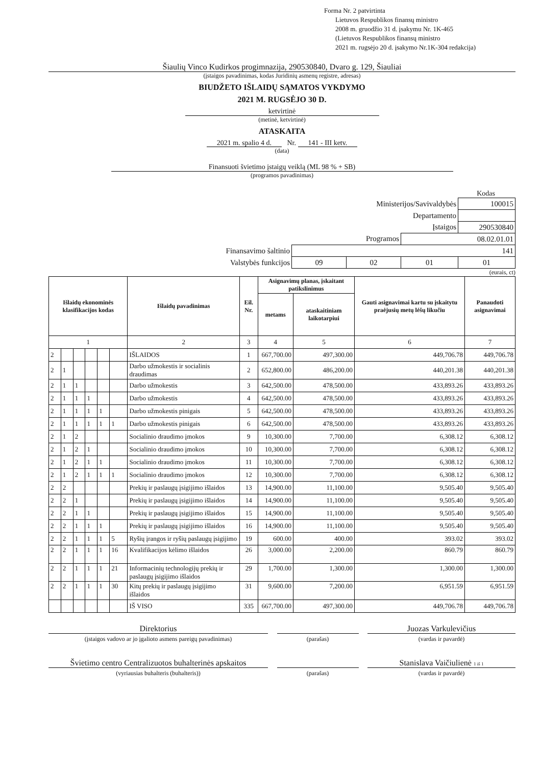Forma Nr. 2 patvirtinta
Lietuvos Respublikos finansų ministro
2008 m. gruodžio 31 d. įsakymu Nr. 1K-465
(Lietuvos Respublikos finansų ministro
2021 m. rugsėjo 20 d. įsakymo Nr.1K-304 redakcija)
Šiaulių Vinco Kudirkos progimnazija, 290530840, Dvaro g. 129, Šiauliai
(įstaigos pavadinimas, kodas Juridinių asmenų registre, adresas)
BIUDŽETO IŠLAIDŲ SĄMATOS VYKDYMO
2021 M. RUGSĖJO 30 D.
ketvirtinė
(metinė, ketvirtinė)
ATASKAITA
2021 m. spalio 4 d. Nr. 141 - III ketv.
(data)
Finansuoti švietimo įstaigų veiklą (ML 98 % + SB)
(programos pavadinimas)
Kodas
| Ministerijos/Savivaldybės | | | | 100015 |
| Departamento | | | | |
| Įstaigos | | | | 290530840 |
| Programos | | | 08.02.01.01 | |
| Finansavimo šaltinio | 141 | | | |
| Valstybės funkcijos | 09 | 02 | 01 | 01 |
(eurais, ct)
| Išlaidų ekonominės klasifikacijos kodas | | | | | | Išlaidų pavadinimas | Eil. Nr. | Asignavimų planas, įskaitant patikslinimus | | Gauti asignavimai kartu su įskaitytu praėjusių metų lėšų likučiu | Panaudoti asignavimai |
| --- | --- | --- | --- | --- | --- | --- | --- | --- | --- | --- | --- |
| | | | | | | | | metams | ataskaitiniam laikotarpiui | | |
| 1 | | | | | | 2 | 3 | 4 | 5 | 6 | 7 |
| 2 | | | | | | IŠLAIDOS | 1 | 667,700.00 | 497,300.00 | 449,706.78 | 449,706.78 |
| 2 | 1 | | | | | Darbo užmokestis ir socialinis draudimas | 2 | 652,800.00 | 486,200.00 | 440,201.38 | 440,201.38 |
| 2 | 1 | 1 | | | | Darbo užmokestis | 3 | 642,500.00 | 478,500.00 | 433,893.26 | 433,893.26 |
| 2 | 1 | 1 | 1 | | | Darbo užmokestis | 4 | 642,500.00 | 478,500.00 | 433,893.26 | 433,893.26 |
| 2 | 1 | 1 | 1 | 1 | | Darbo užmokestis pinigais | 5 | 642,500.00 | 478,500.00 | 433,893.26 | 433,893.26 |
| 2 | 1 | 1 | 1 | 1 | 1 | Darbo užmokestis pinigais | 6 | 642,500.00 | 478,500.00 | 433,893.26 | 433,893.26 |
| 2 | 1 | 2 | | | | Socialinio draudimo įmokos | 9 | 10,300.00 | 7,700.00 | 6,308.12 | 6,308.12 |
| 2 | 1 | 2 | 1 | | | Socialinio draudimo įmokos | 10 | 10,300.00 | 7,700.00 | 6,308.12 | 6,308.12 |
| 2 | 1 | 2 | 1 | 1 | | Socialinio draudimo įmokos | 11 | 10,300.00 | 7,700.00 | 6,308.12 | 6,308.12 |
| 2 | 1 | 2 | 1 | 1 | 1 | Socialinio draudimo įmokos | 12 | 10,300.00 | 7,700.00 | 6,308.12 | 6,308.12 |
| 2 | 2 | | | | | Prekių ir paslaugų įsigijimo išlaidos | 13 | 14,900.00 | 11,100.00 | 9,505.40 | 9,505.40 |
| 2 | 2 | 1 | | | | Prekių ir paslaugų įsigijimo išlaidos | 14 | 14,900.00 | 11,100.00 | 9,505.40 | 9,505.40 |
| 2 | 2 | 1 | 1 | | | Prekių ir paslaugų įsigijimo išlaidos | 15 | 14,900.00 | 11,100.00 | 9,505.40 | 9,505.40 |
| 2 | 2 | 1 | 1 | 1 | | Prekių ir paslaugų įsigijimo išlaidos | 16 | 14,900.00 | 11,100.00 | 9,505.40 | 9,505.40 |
| 2 | 2 | 1 | 1 | 1 | 5 | Ryšių įrangos ir ryšių paslaugų įsigijimo | 19 | 600.00 | 400.00 | 393.02 | 393.02 |
| 2 | 2 | 1 | 1 | 1 | 16 | Kvalifikacijos kėlimo išlaidos | 26 | 3,000.00 | 2,200.00 | 860.79 | 860.79 |
| 2 | 2 | 1 | 1 | 1 | 21 | Informacinių technologijų prekių ir paslaugų įsigijimo išlaidos | 29 | 1,700.00 | 1,300.00 | 1,300.00 | 1,300.00 |
| 2 | 2 | 1 | 1 | 1 | 30 | Kitų prekių ir paslaugų įsigijimo išlaidos | 31 | 9,600.00 | 7,200.00 | 6,951.59 | 6,951.59 |
| | | | | | | IŠ VISO | 335 | 667,700.00 | 497,300.00 | 449,706.78 | 449,706.78 |
Direktorius
(įstaigos vadovo ar jo įgalioto asmens pareigų pavadinimas)
(parašas)
Juozas Varkulevičius
(vardas ir pavardė)
Švietimo centro Centralizuotos buhalterinės apskaitos
(vyriausias buhalteris (buhalteris))
(parašas)
Stanislava Vaičiulienė 1 iš 1
(vardas ir pavardė)